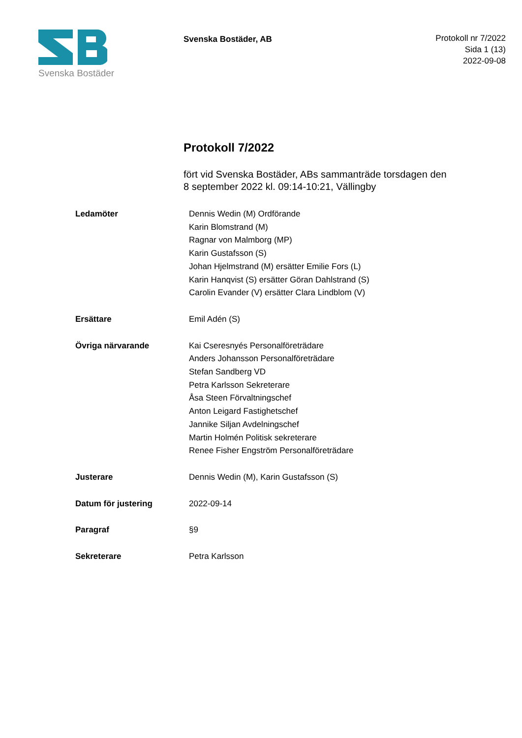Svenska Bostäder
Svenska Bostäder, AB
Protokoll nr 7/2022
Sida 1 (13)
2022-09-08
Protokoll 7/2022
fört vid Svenska Bostäder, ABs sammanträde torsdagen den
8 september 2022 kl. 09:14-10:21, Vällingby
| Ledamöter | Dennis Wedin (M) Ordförande Karin Blomstrand (M) Ragnar von Malmborg (MP) Karin Gustafsson (S) Johan Hjelmstrand (M) ersätter Emilie Fors (L) Karin Hanqvist (S) ersätter Göran Dahlstrand (S) Carolin Evander (V) ersätter Clara Lindblom (V) |
| Ersättare | Emil Adén (S) |
| Övriga närvarande | Kai Cseresnyés Personalföreträdare Anders Johansson Personalföreträdare Stefan Sandberg VD Petra Karlsson Sekreterare Åsa Steen Förvaltningschef Anton Leigard Fastighetschef Jannike Siljan Avdelningschef Martin Holmén Politisk sekreterare Renee Fisher Engström Personalföreträdare |
| Justerare | Dennis Wedin (M), Karin Gustafsson (S) |
| Datum för justering | 2022-09-14 |
| Paragraf | §9 |
| Sekreterare | Petra Karlsson |